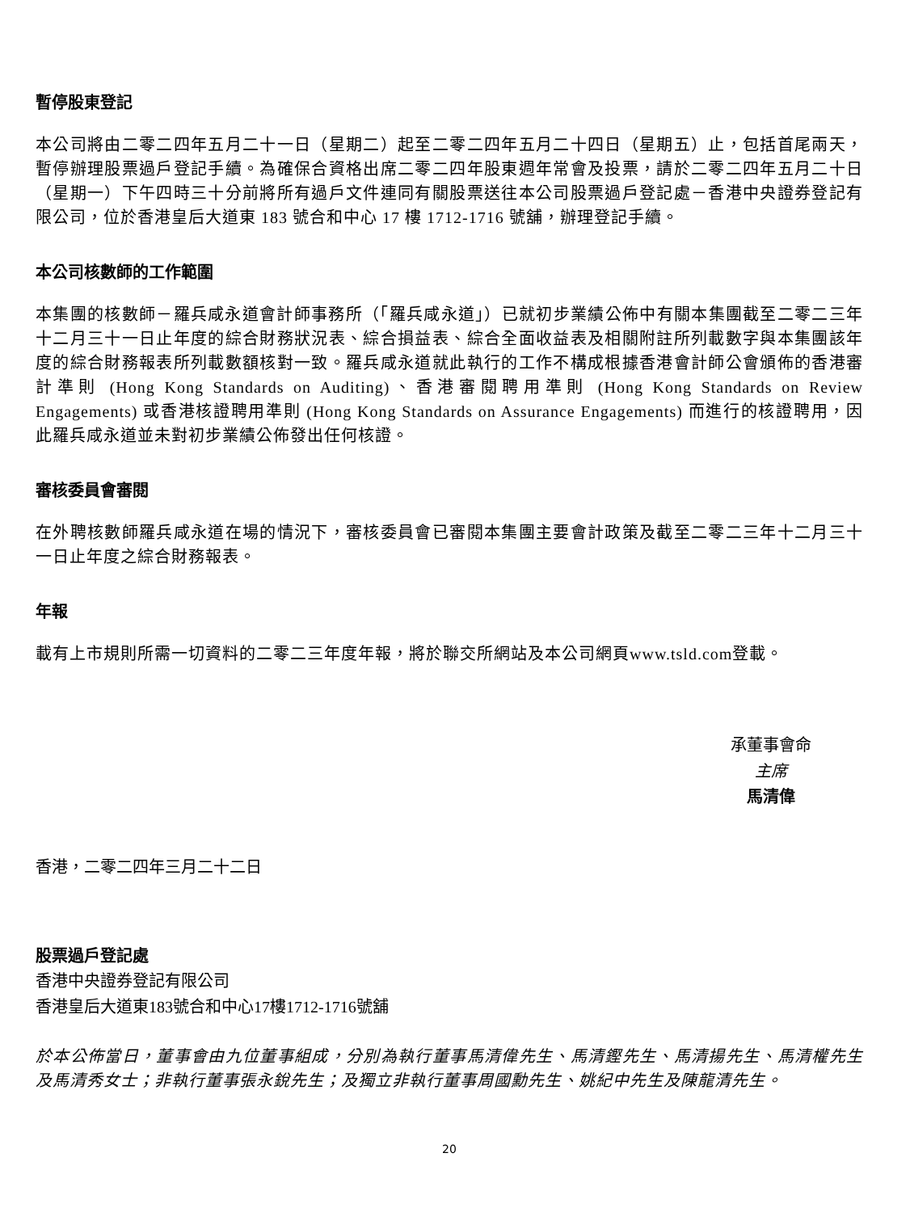暫停股東登記
本公司將由二零二四年五月二十一日（星期二）起至二零二四年五月二十四日（星期五）止，包括首尾兩天，暫停辦理股票過戶登記手續。為確保合資格出席二零二四年股東週年常會及投票，請於二零二四年五月二十日（星期一）下午四時三十分前將所有過戶文件連同有關股票送往本公司股票過戶登記處－香港中央證券登記有限公司，位於香港皇后大道東 183 號合和中心 17 樓 1712-1716 號舖，辦理登記手續。
本公司核數師的工作範圍
本集團的核數師－羅兵咸永道會計師事務所（「羅兵咸永道」）已就初步業績公佈中有關本集團截至二零二三年十二月三十一日止年度的綜合財務狀況表、綜合損益表、綜合全面收益表及相關附註所列載數字與本集團該年度的綜合財務報表所列載數額核對一致。羅兵咸永道就此執行的工作不構成根據香港會計師公會頒佈的香港審計準則 (Hong Kong Standards on Auditing)、香港審閱聘用準則 (Hong Kong Standards on Review Engagements) 或香港核證聘用準則 (Hong Kong Standards on Assurance Engagements) 而進行的核證聘用，因此羅兵咸永道並未對初步業績公佈發出任何核證。
審核委員會審閱
在外聘核數師羅兵咸永道在場的情況下，審核委員會已審閱本集團主要會計政策及截至二零二三年十二月三十一日止年度之綜合財務報表。
年報
載有上市規則所需一切資料的二零二三年度年報，將於聯交所網站及本公司網頁www.tsld.com登載。
承董事會命
主席
馬清偉
香港，二零二四年三月二十二日
股票過戶登記處
香港中央證券登記有限公司
香港皇后大道東183號合和中心17樓1712-1716號舖
於本公佈當日，董事會由九位董事組成，分別為執行董事馬清偉先生、馬清鏗先生、馬清揚先生、馬清權先生及馬清秀女士；非執行董事張永銳先生；及獨立非執行董事周國勳先生、姚紀中先生及陳龍清先生。
20